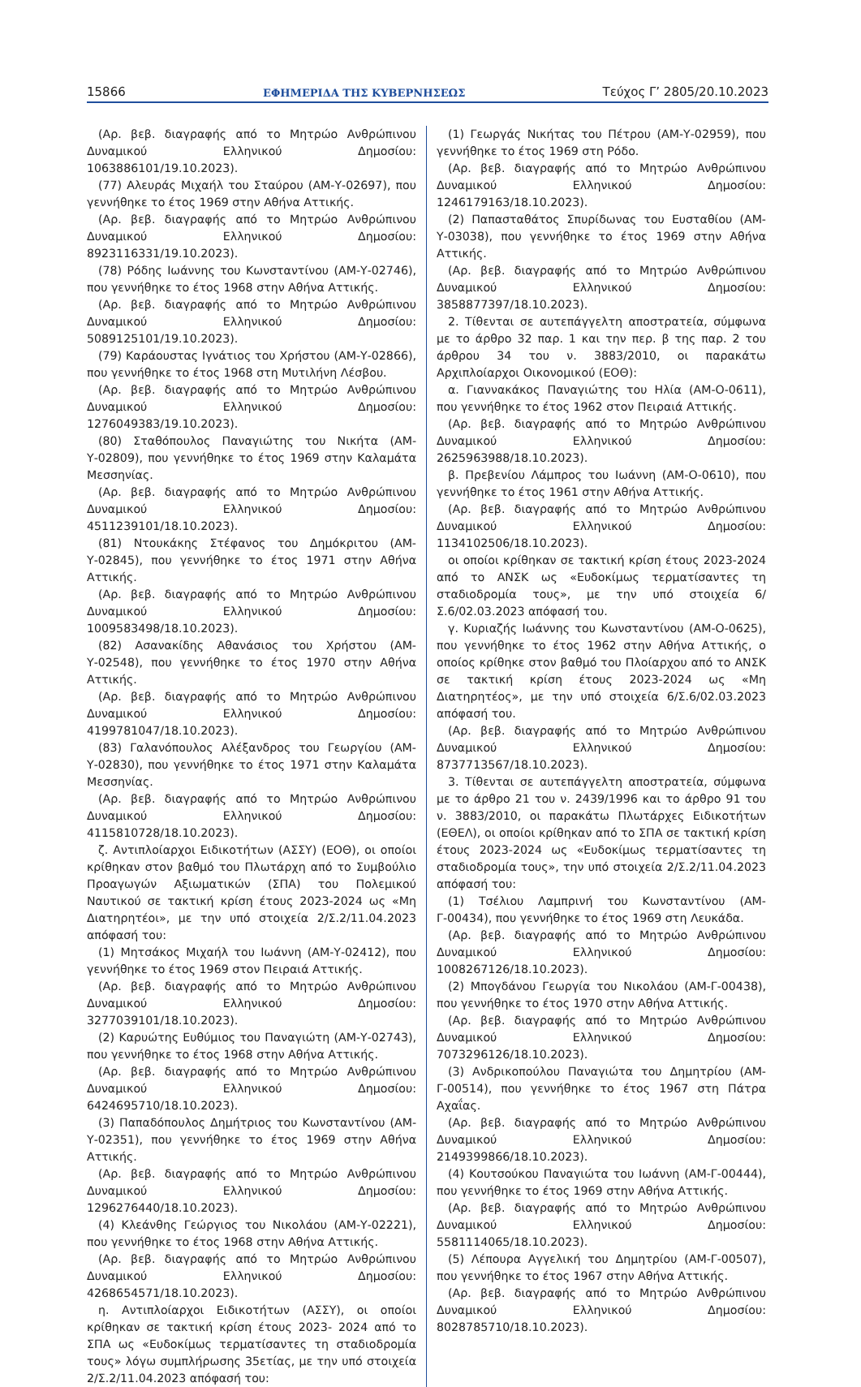15866 ΕΦΗΜΕΡΙΔΑ ΤΗΣ ΚΥΒΕΡΝΗΣΕΩΣ Τεύχος Γ’ 2805/20.10.2023
(Αρ. βεβ. διαγραφής από το Μητρώο Ανθρώπινου Δυναμικού Ελληνικού Δημοσίου: 1063886101/19.10.2023).
(77) Αλευράς Μιχαήλ του Σταύρου (ΑΜ-Υ-02697), που γεννήθηκε το έτος 1969 στην Αθήνα Αττικής.
(Αρ. βεβ. διαγραφής από το Μητρώο Ανθρώπινου Δυναμικού Ελληνικού Δημοσίου: 8923116331/19.10.2023).
(78) Ρόδης Ιωάννης του Κωνσταντίνου (ΑΜ-Υ-02746), που γεννήθηκε το έτος 1968 στην Αθήνα Αττικής.
(Αρ. βεβ. διαγραφής από το Μητρώο Ανθρώπινου Δυναμικού Ελληνικού Δημοσίου: 5089125101/19.10.2023).
(79) Καράουστας Ιγνάτιος του Χρήστου (ΑΜ-Υ-02866), που γεννήθηκε το έτος 1968 στη Μυτιλήνη Λέσβου.
(Αρ. βεβ. διαγραφής από το Μητρώο Ανθρώπινου Δυναμικού Ελληνικού Δημοσίου: 1276049383/19.10.2023).
(80) Σταθόπουλος Παναγιώτης του Νικήτα (ΑΜ-Υ-02809), που γεννήθηκε το έτος 1969 στην Καλαμάτα Μεσσηνίας.
(Αρ. βεβ. διαγραφής από το Μητρώο Ανθρώπινου Δυναμικού Ελληνικού Δημοσίου: 4511239101/18.10.2023).
(81) Ντουκάκης Στέφανος του Δημόκριτου (ΑΜ-Υ-02845), που γεννήθηκε το έτος 1971 στην Αθήνα Αττικής.
(Αρ. βεβ. διαγραφής από το Μητρώο Ανθρώπινου Δυναμικού Ελληνικού Δημοσίου: 1009583498/18.10.2023).
(82) Ασανακίδης Αθανάσιος του Χρήστου (ΑΜ-Υ-02548), που γεννήθηκε το έτος 1970 στην Αθήνα Αττικής.
(Αρ. βεβ. διαγραφής από το Μητρώο Ανθρώπινου Δυναμικού Ελληνικού Δημοσίου: 4199781047/18.10.2023).
(83) Γαλανόπουλος Αλέξανδρος του Γεωργίου (ΑΜ-Υ-02830), που γεννήθηκε το έτος 1971 στην Καλαμάτα Μεσσηνίας.
(Αρ. βεβ. διαγραφής από το Μητρώο Ανθρώπινου Δυναμικού Ελληνικού Δημοσίου: 4115810728/18.10.2023).
ζ. Αντιπλοίαρχοι Ειδικοτήτων (ΑΣΣΥ) (ΕΟΘ), οι οποίοι κρίθηκαν στον βαθμό του Πλωτάρχη από το Συμβούλιο Προαγωγών Αξιωματικών (ΣΠΑ) του Πολεμικού Ναυτικού σε τακτική κρίση έτους 2023-2024 ως «Μη Διατηρητέοι», με την υπό στοιχεία 2/Σ.2/11.04.2023 απόφασή του:
(1) Μητσάκος Μιχαήλ του Ιωάννη (ΑΜ-Υ-02412), που γεννήθηκε το έτος 1969 στον Πειραιά Αττικής.
(Αρ. βεβ. διαγραφής από το Μητρώο Ανθρώπινου Δυναμικού Ελληνικού Δημοσίου: 3277039101/18.10.2023).
(2) Καρυώτης Ευθύμιος του Παναγιώτη (ΑΜ-Υ-02743), που γεννήθηκε το έτος 1968 στην Αθήνα Αττικής.
(Αρ. βεβ. διαγραφής από το Μητρώο Ανθρώπινου Δυναμικού Ελληνικού Δημοσίου: 6424695710/18.10.2023).
(3) Παπαδόπουλος Δημήτριος του Κωνσταντίνου (ΑΜ-Υ-02351), που γεννήθηκε το έτος 1969 στην Αθήνα Αττικής.
(Αρ. βεβ. διαγραφής από το Μητρώο Ανθρώπινου Δυναμικού Ελληνικού Δημοσίου: 1296276440/18.10.2023).
(4) Κλεάνθης Γεώργιος του Νικολάου (ΑΜ-Υ-02221), που γεννήθηκε το έτος 1968 στην Αθήνα Αττικής.
(Αρ. βεβ. διαγραφής από το Μητρώο Ανθρώπινου Δυναμικού Ελληνικού Δημοσίου: 4268654571/18.10.2023).
η. Αντιπλοίαρχοι Ειδικοτήτων (ΑΣΣΥ), οι οποίοι κρίθηκαν σε τακτική κρίση έτους 2023- 2024 από το ΣΠΑ ως «Ευδοκίμως τερματίσαντες τη σταδιοδρομία τους» λόγω συμπλήρωσης 35ετίας, με την υπό στοιχεία 2/Σ.2/11.04.2023 απόφασή του:
(1) Γεωργάς Νικήτας του Πέτρου (ΑΜ-Υ-02959), που γεννήθηκε το έτος 1969 στη Ρόδο.
(Αρ. βεβ. διαγραφής από το Μητρώο Ανθρώπινου Δυναμικού Ελληνικού Δημοσίου: 1246179163/18.10.2023).
(2) Παπασταθάτος Σπυρίδωνας του Ευσταθίου (ΑΜ-Υ-03038), που γεννήθηκε το έτος 1969 στην Αθήνα Αττικής.
(Αρ. βεβ. διαγραφής από το Μητρώο Ανθρώπινου Δυναμικού Ελληνικού Δημοσίου: 3858877397/18.10.2023).
2. Τίθενται σε αυτεπάγγελτη αποστρατεία, σύμφωνα με το άρθρο 32 παρ. 1 και την περ. β της παρ. 2 του άρθρου 34 του ν. 3883/2010, οι παρακάτω Αρχιπλοίαρχοι Οικονομικού (ΕΟΘ):
α. Γιαννακάκος Παναγιώτης του Ηλία (ΑΜ-Ο-0611), που γεννήθηκε το έτος 1962 στον Πειραιά Αττικής.
(Αρ. βεβ. διαγραφής από το Μητρώο Ανθρώπινου Δυναμικού Ελληνικού Δημοσίου: 2625963988/18.10.2023).
β. Πρεβενίου Λάμπρος του Ιωάννη (ΑΜ-Ο-0610), που γεννήθηκε το έτος 1961 στην Αθήνα Αττικής.
(Αρ. βεβ. διαγραφής από το Μητρώο Ανθρώπινου Δυναμικού Ελληνικού Δημοσίου: 1134102506/18.10.2023).
οι οποίοι κρίθηκαν σε τακτική κρίση έτους 2023-2024 από το ΑΝΣΚ ως «Ευδοκίμως τερματίσαντες τη σταδιοδρομία τους», με την υπό στοιχεία 6/Σ.6/02.03.2023 απόφασή του.
γ. Κυριαζής Ιωάννης του Κωνσταντίνου (ΑΜ-Ο-0625), που γεννήθηκε το έτος 1962 στην Αθήνα Αττικής, ο οποίος κρίθηκε στον βαθμό του Πλοίαρχου από το ΑΝΣΚ σε τακτική κρίση έτους 2023-2024 ως «Μη Διατηρητέος», με την υπό στοιχεία 6/Σ.6/02.03.2023 απόφασή του.
(Αρ. βεβ. διαγραφής από το Μητρώο Ανθρώπινου Δυναμικού Ελληνικού Δημοσίου: 8737713567/18.10.2023).
3. Τίθενται σε αυτεπάγγελτη αποστρατεία, σύμφωνα με το άρθρο 21 του ν. 2439/1996 και το άρθρο 91 του ν. 3883/2010, οι παρακάτω Πλωτάρχες Ειδικοτήτων (ΕΘΕΛ), οι οποίοι κρίθηκαν από το ΣΠΑ σε τακτική κρίση έτους 2023-2024 ως «Ευδοκίμως τερματίσαντες τη σταδιοδρομία τους», την υπό στοιχεία 2/Σ.2/11.04.2023 απόφασή του:
(1) Τσέλιου Λαμπρινή του Κωνσταντίνου (ΑΜ-Γ-00434), που γεννήθηκε το έτος 1969 στη Λευκάδα.
(Αρ. βεβ. διαγραφής από το Μητρώο Ανθρώπινου Δυναμικού Ελληνικού Δημοσίου: 1008267126/18.10.2023).
(2) Μπογδάνου Γεωργία του Νικολάου (ΑΜ-Γ-00438), που γεννήθηκε το έτος 1970 στην Αθήνα Αττικής.
(Αρ. βεβ. διαγραφής από το Μητρώο Ανθρώπινου Δυναμικού Ελληνικού Δημοσίου: 7073296126/18.10.2023).
(3) Ανδρικοπούλου Παναγιώτα του Δημητρίου (ΑΜ-Γ-00514), που γεννήθηκε το έτος 1967 στη Πάτρα Αχαΐας.
(Αρ. βεβ. διαγραφής από το Μητρώο Ανθρώπινου Δυναμικού Ελληνικού Δημοσίου: 2149399866/18.10.2023).
(4) Κουτσούκου Παναγιώτα του Ιωάννη (ΑΜ-Γ-00444), που γεννήθηκε το έτος 1969 στην Αθήνα Αττικής.
(Αρ. βεβ. διαγραφής από το Μητρώο Ανθρώπινου Δυναμικού Ελληνικού Δημοσίου: 5581114065/18.10.2023).
(5) Λέπουρα Αγγελική του Δημητρίου (ΑΜ-Γ-00507), που γεννήθηκε το έτος 1967 στην Αθήνα Αττικής.
(Αρ. βεβ. διαγραφής από το Μητρώο Ανθρώπινου Δυναμικού Ελληνικού Δημοσίου: 8028785710/18.10.2023).